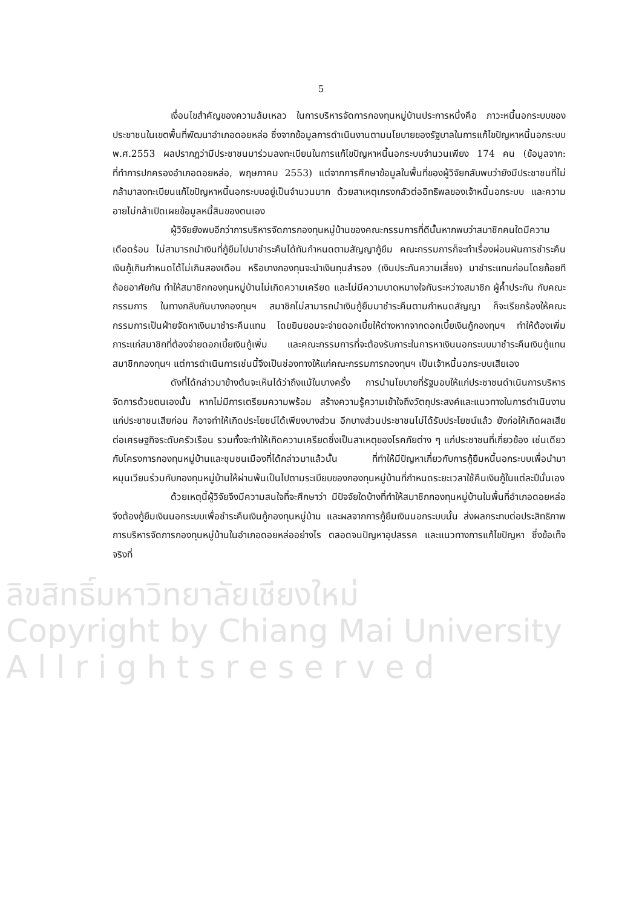5
เงื่อนไขสำคัญของความล้มเหลว ในการบริหารจัดการกองทุนหมู่บ้านประการหนึ่งคือ ภาวะหนี้นอกระบบของประชาชนในเขตพื้นที่พัฒนาอำเภอดอยหล่อ ซึ่งจากข้อมูลการดำเนินงานตามนโยบายของรัฐบาลในการแก้ไขปัญหาหนี้นอกระบบ พ.ศ.2553 ผลปรากฏว่ามีประชาชนมาร่วมลงทะเบียนในการแก้ไขปัญหาหนี้นอกระบบจำนวนเพียง 174 คน (ข้อมูลจาก: ที่ทำการปกครองอำเภอดอยหล่อ, พฤษภาคม 2553) แต่จากการศึกษาข้อมูลในพื้นที่ของผู้วิจัยกลับพบว่ายังมีประชาชนที่ไม่กล้ามาลงทะเบียนแก้ไขปัญหาหนี้นอกระบบอยู่เป็นจำนวนมาก ด้วยสาเหตุเกรงกลัวต่ออิทธิพลของเจ้าหนี้นอกระบบ และความอายไม่กล้าเปิดเผยข้อมูลหนี้สินของตนเอง
ผู้วิจัยยังพบอีกว่าการบริหารจัดการกองทุนหมู่บ้านของคณะกรรมการที่ดีนั้นหากพบว่าสมาชิกคนใดมีความเดือดร้อน ไม่สามารถนำเงินที่กู้ยืมไปมาชำระคืนได้ทันกำหนดตามสัญญากู้ยืม คณะกรรมการก็จะทำเรื่องผ่อนผันการชำระคืนเงินกู้เกินกำหนดได้ไม่เกินสองเดือน หรือบางกองทุนจะนำเงินทุนสำรอง (เงินประกันความเสี่ยง) มาชำระแทนก่อนโดยถ้อยทีถ้อยอาศัยกัน ทำให้สมาชิกกองทุนหมู่บ้านไม่เกิดความเครียด และไม่มีความบาดหมางใจกันระหว่างสมาชิก ผู้ค้ำประกัน กับคณะกรรมการ ในทางกลับกันบางกองทุนฯ สมาชิกไม่สามารถนำเงินกู้ยืมมาชำระคืนตามกำหนดสัญญา ก็จะเรียกร้องให้คณะกรรมการเป็นฝ่ายจัดหาเงินมาชำระคืนแทน โดยยินยอมจะจ่ายดอกเบี้ยให้ต่างหากจากดอกเบี้ยเงินกู้กองทุนฯ ทำให้ต้องเพิ่มภาระแก่สมาชิกที่ต้องจ่ายดอกเบี้ยเงินกู้เพิ่ม และคณะกรรมการที่จะต้องรับภาระในการหาเงินนอกระบบมาชำระคืนเงินกู้แทนสมาชิกกองทุนฯ แต่การดำเนินการเช่นนี้จึงเป็นช่องทางให้แก่คณะกรรมการกองทุนฯ เป็นเจ้าหนี้นอกระบบเสียเอง
ดังที่ได้กล่าวมาข้างต้นจะเห็นได้ว่าถึงแม้ในบางครั้ง การนำนโยบายที่รัฐมอบให้แก่ประชาชนดำเนินการบริหารจัดการด้วยตนเองนั้น หากไม่มีการเตรียมความพร้อม สร้างความรู้ความเข้าใจถึงวัตถุประสงค์และแนวทางในการดำเนินงานแก่ประชาชนเสียก่อน ก็อาจทำให้เกิดประโยชน์ได้เพียงบางส่วน อีกบางส่วนประชาชนไม่ได้รับประโยชน์แล้ว ยังก่อให้เกิดผลเสียต่อเศรษฐกิจระดับครัวเรือน รวมทั้งจะทำให้เกิดความเครียดซึ่งเป็นสาเหตุของโรคภัยต่าง ๆ แก่ประชาชนที่เกี่ยวข้อง เช่นเดียวกับโครงการกองทุนหมู่บ้านและชุมชนเมืองที่ได้กล่าวมาแล้วนั้น ที่ทำให้มีปัญหาเกี่ยวกับการกู้ยืมหนี้นอกระบบเพื่อนำมาหมุนเวียนร่วมกับกองทุนหมู่บ้านให้ผ่านพ้นเป็นไปตามระเบียบของกองทุนหมู่บ้านที่กำหนดระยะเวลาใช้คืนเงินกู้ในแต่ละปีนั่นเอง
ด้วยเหตุนี้ผู้วิจัยจึงมีความสนใจที่จะศึกษาว่า มีปัจจัยใดบ้างที่ทำให้สมาชิกกองทุนหมู่บ้านในพื้นที่อำเภอดอยหล่อ จึงต้องกู้ยืมเงินนอกระบบเพื่อชำระคืนเงินกู้กองทุนหมู่บ้าน และผลจากการกู้ยืมเงินนอกระบบนั้น ส่งผลกระทบต่อประสิทธิภาพการบริหารจัดการกองทุนหมู่บ้านในอำเภอดอยหล่ออย่างไร ตลอดจนปัญหาอุปสรรค และแนวทางการแก้ไขปัญหา ซึ่งข้อเท็จจริงที่
ลิขสิทธิ์มหาวิทยาลัยเชียงใหม่
Copyright by Chiang Mai University
A l l r i g h t s r e s e r v e d